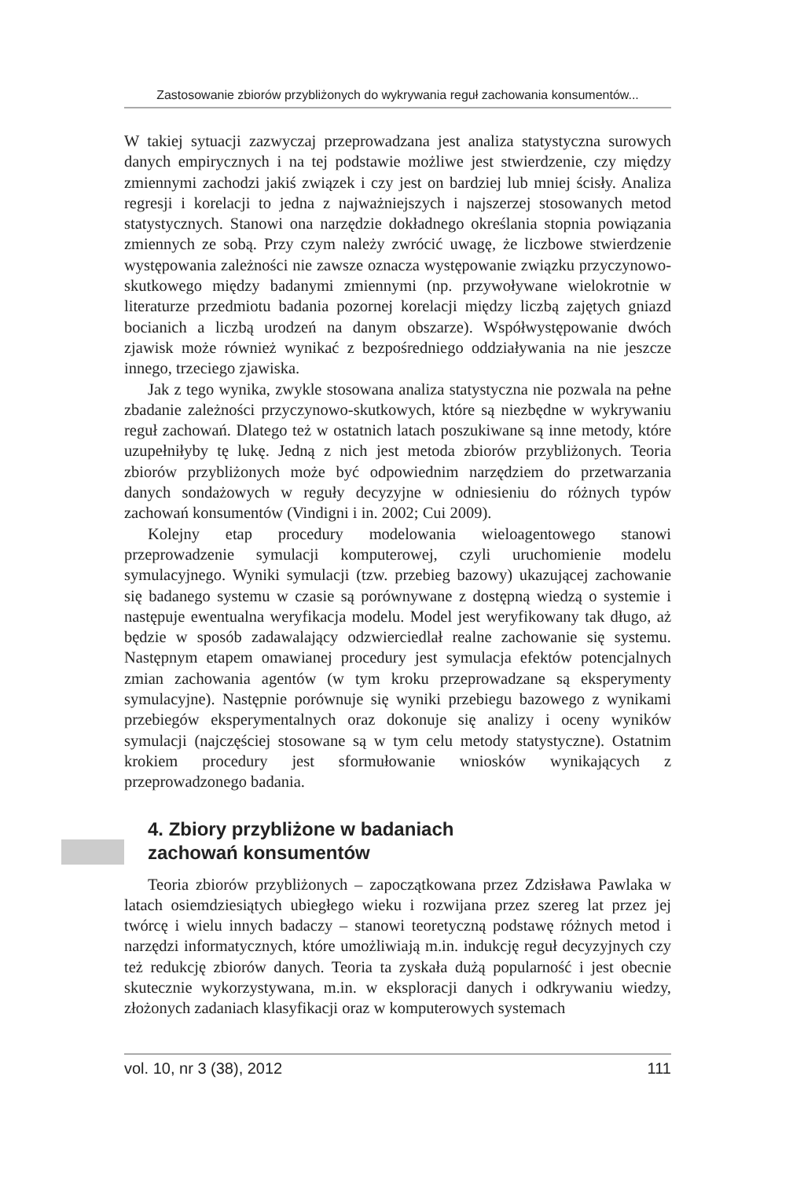Zastosowanie zbiorów przybliżonych do wykrywania reguł zachowania konsumentów...
W takiej sytuacji zazwyczaj przeprowadzana jest analiza statystyczna surowych danych empirycznych i na tej podstawie możliwe jest stwierdzenie, czy między zmiennymi zachodzi jakiś związek i czy jest on bardziej lub mniej ścisły. Analiza regresji i korelacji to jedna z najważniejszych i najszerzej stosowanych metod statystycznych. Stanowi ona narzędzie dokładnego określania stopnia powiązania zmiennych ze sobą. Przy czym należy zwrócić uwagę, że liczbowe stwierdzenie występowania zależności nie zawsze oznacza występowanie związku przyczynowo-skutkowego między badanymi zmiennymi (np. przywoływane wielokrotnie w literaturze przedmiotu badania pozornej korelacji między liczbą zajętych gniazd bocianich a liczbą urodzeń na danym obszarze). Współwystępowanie dwóch zjawisk może również wynikać z bezpośredniego oddziaływania na nie jeszcze innego, trzeciego zjawiska.
Jak z tego wynika, zwykle stosowana analiza statystyczna nie pozwala na pełne zbadanie zależności przyczynowo-skutkowych, które są niezbędne w wykrywaniu reguł zachowań. Dlatego też w ostatnich latach poszukiwane są inne metody, które uzupełniłyby tę lukę. Jedną z nich jest metoda zbiorów przybliżonych. Teoria zbiorów przybliżonych może być odpowiednim narzędziem do przetwarzania danych sondażowych w reguły decyzyjne w odniesieniu do różnych typów zachowań konsumentów (Vindigni i in. 2002; Cui 2009).
Kolejny etap procedury modelowania wieloagentowego stanowi przeprowadzenie symulacji komputerowej, czyli uruchomienie modelu symulacyjnego. Wyniki symulacji (tzw. przebieg bazowy) ukazującej zachowanie się badanego systemu w czasie są porównywane z dostępną wiedzą o systemie i następuje ewentualna weryfikacja modelu. Model jest weryfikowany tak długo, aż będzie w sposób zadawalający odzwierciedlał realne zachowanie się systemu. Następnym etapem omawianej procedury jest symulacja efektów potencjalnych zmian zachowania agentów (w tym kroku przeprowadzane są eksperymenty symulacyjne). Następnie porównuje się wyniki przebiegu bazowego z wynikami przebiegów eksperymentalnych oraz dokonuje się analizy i oceny wyników symulacji (najczęściej stosowane są w tym celu metody statystyczne). Ostatnim krokiem procedury jest sformułowanie wniosków wynikających z przeprowadzonego badania.
4. Zbiory przybliżone w badaniach
zachowań konsumentów
Teoria zbiorów przybliżonych – zapoczątkowana przez Zdzisława Pawlaka w latach osiemdziesiątych ubiegłego wieku i rozwijana przez szereg lat przez jej twórcę i wielu innych badaczy – stanowi teoretyczną podstawę różnych metod i narzędzi informatycznych, które umożliwiają m.in. indukcję reguł decyzyjnych czy też redukcję zbiorów danych. Teoria ta zyskała dużą popularność i jest obecnie skutecznie wykorzystywana, m.in. w eksploracji danych i odkrywaniu wiedzy, złożonych zadaniach klasyfikacji oraz w komputerowych systemach
vol. 10, nr 3 (38), 2012 111